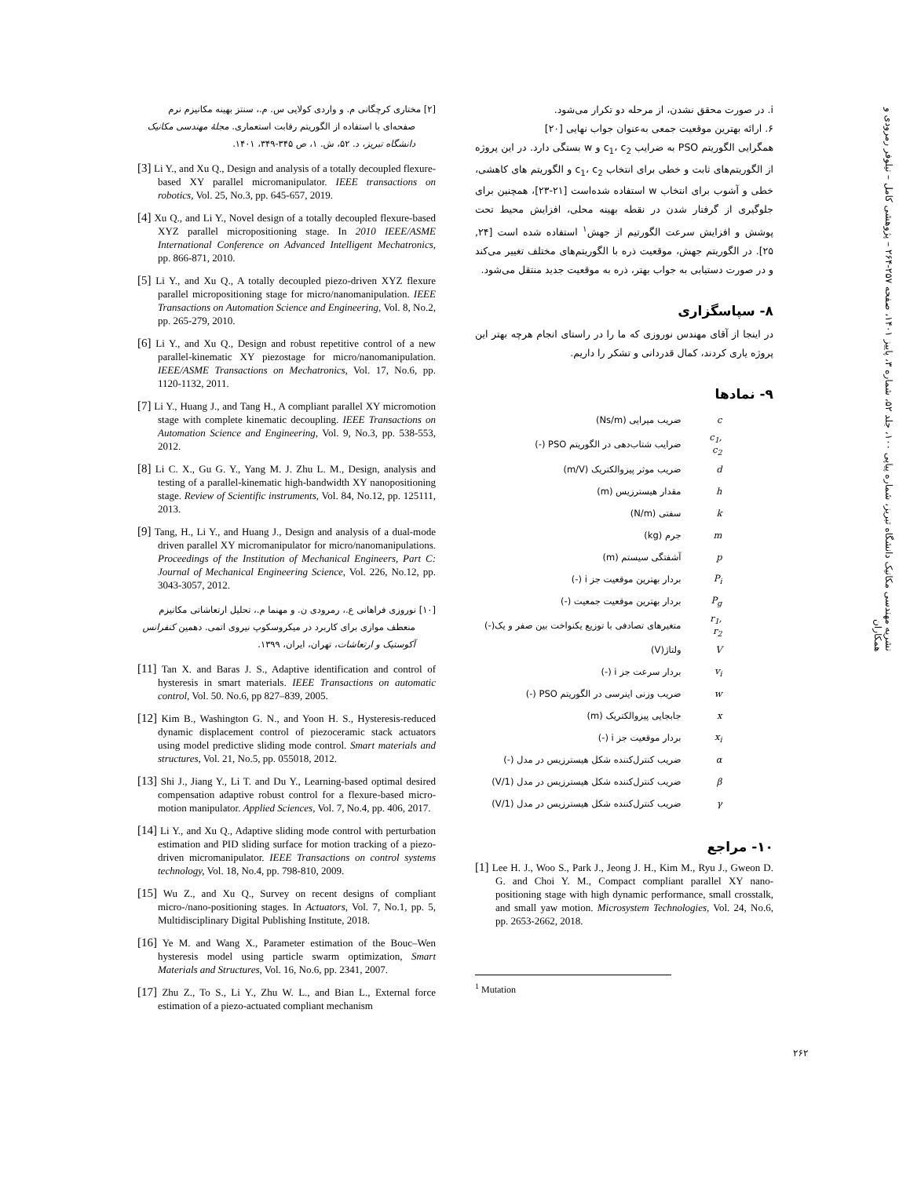نشریه مهندسی مکانیک دانشگاه تبریز، شماره پیاپی ۱۰۰، جلد ۵۲، شماره ۳، پاییز ۱۴۰۱، صفحه ۲۵۷-۲۶۴ – پژوهشی کامل – نیلوفر رمرودی و همکاران
i. در صورت محقق نشدن، از مرحله دو تکرار می‌شود.
۶. ارائه بهترین موقعیت جمعی به‌عنوان جواب نهایی [۲۰]
همگرایی الگوریتم PSO به ضرایب c<sub>1</sub>، c<sub>2</sub> و w بستگی دارد. در این پروژه از الگوریتم‌های ثابت و خطی برای انتخاب c<sub>1</sub>، c<sub>2</sub> و الگوریتم های کاهشی، خطی و آشوب برای انتخاب w استفاده شده‌است [۲۱-۲۳]، همچنین برای جلوگیری از گرفتار شدن در نقطه بهینه محلی، افزایش محیط تحت پوشش و افزایش سرعت الگورتیم از جهش<sup>۱</sup> استفاده شده است [۲۴, ۲۵]. در الگوریتم جهش، موقعیت ذره با الگوریتم‌های مختلف تغییر می‌کند و در صورت دستیابی به جواب بهتر، ذره به موقعیت جدید منتقل می‌شود.
۸- سپاسگزاری
در اینجا از آقای مهندس نوروزی که ما را در راستای انجام هرچه بهتر این پروژه یاری کردند، کمال قدردانی و تشکر را داریم.
۹- نمادها
| c | ضریب میرایی (Ns/m) |
| c<sub>1</sub>, c<sub>2</sub> | ضرایب شتاب‌دهی در الگوریتم PSO (-) |
| d | ضریب موثر پیزوالکتریک (m/V) |
| h | مقدار هیسترزیس (m) |
| k | سفتی (N/m) |
| m | جرم (kg) |
| p | آشفتگی سیستم (m) |
| P<sub>i</sub> | بردار بهترین موقعیت جز i (-) |
| P<sub>g</sub> | بردار بهترین موقعیت جمعیت (-) |
| r<sub>1</sub>, r<sub>2</sub> | متغیرهای تصادفی با توزیع یکنواخت بین صفر و یک(-) |
| V | ولتاژ(V) |
| v<sub>i</sub> | بردار سرعت جز i (-) |
| w | ضریب وزنی اینرسی در الگوریتم PSO (-) |
| x | جابجایی پیزوالکتریک (m) |
| x<sub>i</sub> | بردار موقعیت جز i (-) |
| α | ضریب کنترل‌کننده شکل هیسترزیس در مدل (-) |
| β | ضریب کنترل‌کننده شکل هیسترزیس در مدل (1/V) |
| γ | ضریب کنترل‌کننده شکل هیسترزیس در مدل (1/V) |
۱۰- مراجع
[1] Lee H. J., Woo S., Park J., Jeong J. H., Kim M., Ryu J., Gweon D. G. and Choi Y. M., Compact compliant parallel XY nano-positioning stage with high dynamic performance, small crosstalk, and small yaw motion. Microsystem Technologies, Vol. 24, No.6, pp. 2653-2662, 2018.
<sup>1</sup> Mutation
[۲] مختاری کرچگانی م. و واردی کولایی س. م.، سنتز بهینه مکانیزم نرم صفحه‌ای با استفاده از الگوریتم رقابت استعماری. مجلهٔ مهندسی مکانیک دانشگاه تبریز، د. ۵۲، ش. ۱، ص ۳۴۵-۳۴۹، ۱۴۰۱.
[3] Li Y., and Xu Q., Design and analysis of a totally decoupled flexure-based XY parallel micromanipulator. IEEE transactions on robotics, Vol. 25, No.3, pp. 645-657, 2019.
[4] Xu Q., and Li Y., Novel design of a totally decoupled flexure-based XYZ parallel micropositioning stage. In 2010 IEEE/ASME International Conference on Advanced Intelligent Mechatronics, pp. 866-871, 2010.
[5] Li Y., and Xu Q., A totally decoupled piezo-driven XYZ flexure parallel micropositioning stage for micro/nanomanipulation. IEEE Transactions on Automation Science and Engineering, Vol. 8, No.2, pp. 265-279, 2010.
[6] Li Y., and Xu Q., Design and robust repetitive control of a new parallel-kinematic XY piezostage for micro/nanomanipulation. IEEE/ASME Transactions on Mechatronics, Vol. 17, No.6, pp. 1120-1132, 2011.
[7] Li Y., Huang J., and Tang H., A compliant parallel XY micromotion stage with complete kinematic decoupling. IEEE Transactions on Automation Science and Engineering, Vol. 9, No.3, pp. 538-553, 2012.
[8] Li C. X., Gu G. Y., Yang M. J. Zhu L. M., Design, analysis and testing of a parallel-kinematic high-bandwidth XY nanopositioning stage. Review of Scientific instruments, Vol. 84, No.12, pp. 125111, 2013.
[9] Tang, H., Li Y., and Huang J., Design and analysis of a dual-mode driven parallel XY micromanipulator for micro/nanomanipulations. Proceedings of the Institution of Mechanical Engineers, Part C: Journal of Mechanical Engineering Science, Vol. 226, No.12, pp. 3043-3057, 2012.
[۱۰] نوروزی فراهانی ع.، رمرودی ن. و مهنما م.، تحلیل ارتعاشاتی مکانیزم منعطف موازی برای کاربرد در میکروسکوپ نیروی اتمی. دهمین کنفرانس آکوستیک و ارتعاشات، تهران، ایران، ۱۳۹۹.
[11] Tan X. and Baras J. S., Adaptive identification and control of hysteresis in smart materials. IEEE Transactions on automatic control, Vol. 50. No.6, pp 827–839, 2005.
[12] Kim B., Washington G. N., and Yoon H. S., Hysteresis-reduced dynamic displacement control of piezoceramic stack actuators using model predictive sliding mode control. Smart materials and structures, Vol. 21, No.5, pp. 055018, 2012.
[13] Shi J., Jiang Y., Li T. and Du Y., Learning-based optimal desired compensation adaptive robust control for a flexure-based micro-motion manipulator. Applied Sciences, Vol. 7, No.4, pp. 406, 2017.
[14] Li Y., and Xu Q., Adaptive sliding mode control with perturbation estimation and PID sliding surface for motion tracking of a piezo-driven micromanipulator. IEEE Transactions on control systems technology, Vol. 18, No.4, pp. 798-810, 2009.
[15] Wu Z., and Xu Q., Survey on recent designs of compliant micro-/nano-positioning stages. In Actuators, Vol. 7, No.1, pp. 5, Multidisciplinary Digital Publishing Institute, 2018.
[16] Ye M. and Wang X., Parameter estimation of the Bouc–Wen hysteresis model using particle swarm optimization, Smart Materials and Structures, Vol. 16, No.6, pp. 2341, 2007.
[17] Zhu Z., To S., Li Y., Zhu W. L., and Bian L., External force estimation of a piezo-actuated compliant mechanism
۲۶۲